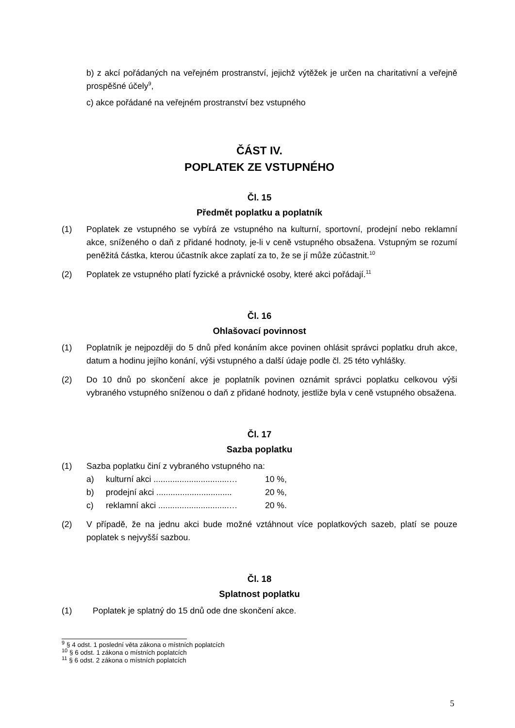b) z akcí pořádaných na veřejném prostranství, jejichž výtěžek je určen na charitativní a veřejně prospěšné účely<sup>9</sup>,
c) akce pořádané na veřejném prostranství bez vstupného
ČÁST IV.
POPLATEK ZE VSTUPNÉHO
Čl. 15
Předmět poplatku a poplatník
(1) Poplatek ze vstupného se vybírá ze vstupného na kulturní, sportovní, prodejní nebo reklamní akce, sníženého o daň z přidané hodnoty, je-li v ceně vstupného obsažena. Vstupným se rozumí peněžitá částka, kterou účastník akce zaplatí za to, že se jí může zúčastnit.<sup>10</sup>
(2) Poplatek ze vstupného platí fyzické a právnické osoby, které akci pořádají.<sup>11</sup>
Čl. 16
Ohlašovací povinnost
(1) Poplatník je nejpozději do 5 dnů před konáním akce povinen ohlásit správci poplatku druh akce, datum a hodinu jejího konání, výši vstupného a další údaje podle čl. 25 této vyhlášky.
(2) Do 10 dnů po skončení akce je poplatník povinen oznámit správci poplatku celkovou výši vybraného vstupného sníženou o daň z přidané hodnoty, jestliže byla v ceně vstupného obsažena.
Čl. 17
Sazba poplatku
(1) Sazba poplatku činí z vybraného vstupného na:
a) kulturní akci ................................… 10 %,
b) prodejní akci ................................ 20 %,
c) reklamní akci ..............................… 20 %.
(2) V případě, že na jednu akci bude možné vztáhnout více poplatkových sazeb, platí se pouze poplatek s nejvyšší sazbou.
Čl. 18
Splatnost poplatku
(1) Poplatek je splatný do 15 dnů ode dne skončení akce.
<sup>9</sup> § 4 odst. 1 poslední věta zákona o místních poplatcích
<sup>10</sup> § 6 odst. 1 zákona o místních poplatcích
<sup>11</sup> § 6 odst. 2 zákona o místních poplatcích
5